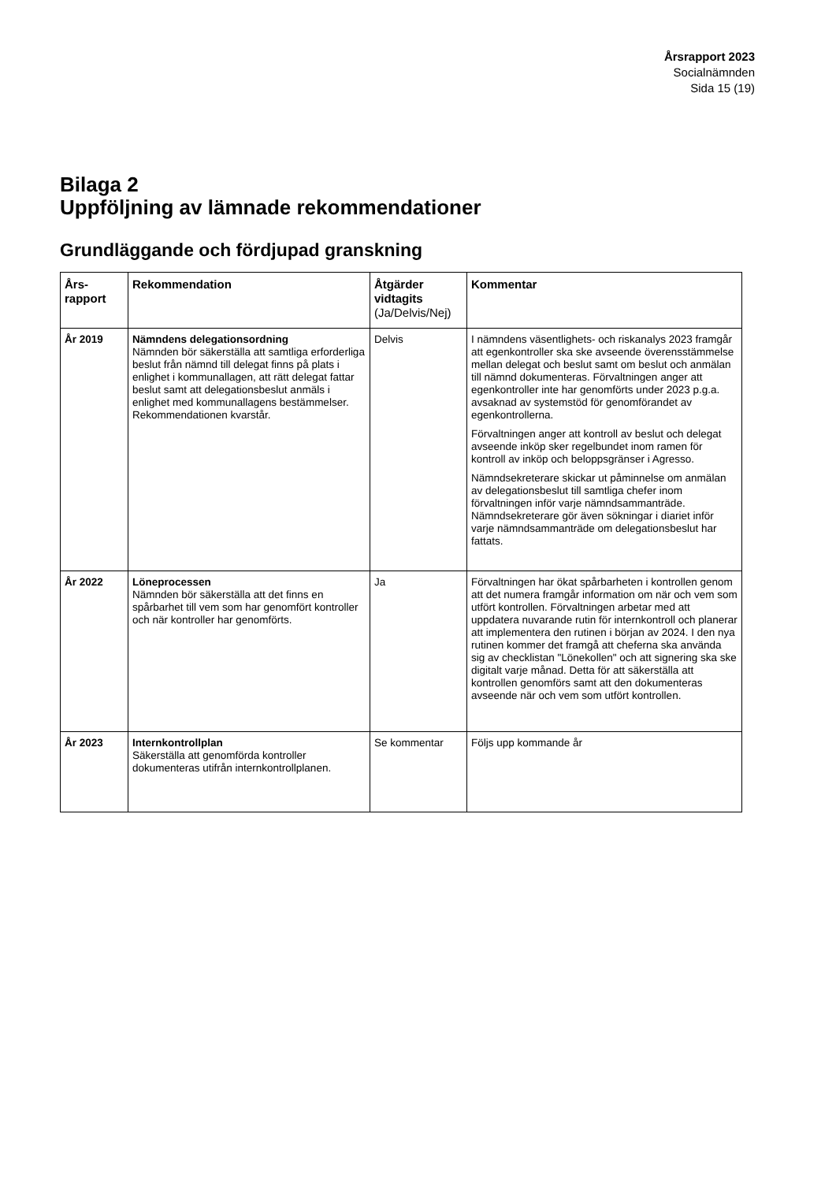Årsrapport 2023
Socialnämnden
Sida 15 (19)
Bilaga 2
Uppföljning av lämnade rekommendationer
Grundläggande och fördjupad granskning
| Års- rapport | Rekommendation | Åtgärder vidtagits (Ja/Delvis/Nej) | Kommentar |
| --- | --- | --- | --- |
| År 2019 | Nämndens delegationsordning Nämnden bör säkerställa att samtliga erforderliga beslut från nämnd till delegat finns på plats i enlighet i kommunallagen, att rätt delegat fattar beslut samt att delegationsbeslut anmäls i enlighet med kommunallagens bestämmelser. Rekommendationen kvarstår. | Delvis | I nämndens väsentlighets- och riskanalys 2023 framgår att egenkontroller ska ske avseende överensstämmelse mellan delegat och beslut samt om beslut och anmälan till nämnd dokumenteras. Förvaltningen anger att egenkontroller inte har genomförts under 2023 p.g.a. avsaknad av systemstöd för genomförandet av egenkontrollerna. Förvaltningen anger att kontroll av beslut och delegat avseende inköp sker regelbundet inom ramen för kontroll av inköp och beloppsgränser i Agresso. Nämndsekreterare skickar ut påminnelse om anmälan av delegationsbeslut till samtliga chefer inom förvaltningen inför varje nämndsammanträde. Nämndsekreterare gör även sökningar i diariet inför varje nämndsammanträde om delegationsbeslut har fattats. |
| År 2022 | Löneprocessen Nämnden bör säkerställa att det finns en spårbarhet till vem som har genomfört kontroller och när kontroller har genomförts. | Ja | Förvaltningen har ökat spårbarheten i kontrollen genom att det numera framgår information om när och vem som utfört kontrollen. Förvaltningen arbetar med att uppdatera nuvarande rutin för internkontroll och planerar att implementera den rutinen i början av 2024. I den nya rutinen kommer det framgå att cheferna ska använda sig av checklistan "Lönekollen" och att signering ska ske digitalt varje månad. Detta för att säkerställa att kontrollen genomförs samt att den dokumenteras avseende när och vem som utfört kontrollen. |
| År 2023 | Internkontrollplan Säkerställa att genomförda kontroller dokumenteras utifrån internkontrollplanen. | Se kommentar | Följs upp kommande år |